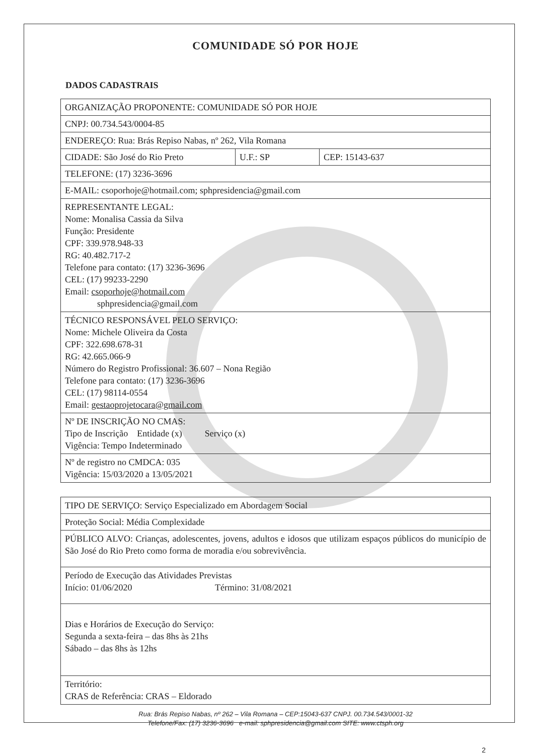COMUNIDADE SÓ POR HOJE
DADOS CADASTRAIS
| ORGANIZAÇÃO PROPONENTE: COMUNIDADE SÓ POR HOJE | | |
| CNPJ: 00.734.543/0004-85 | | |
| ENDEREÇO: Rua: Brás Repiso Nabas, nº 262, Vila Romana | | |
| CIDADE: São José do Rio Preto | U.F.: SP | CEP: 15143-637 |
| TELEFONE: (17) 3236-3696 | | |
| E-MAIL: csoporhoje@hotmail.com; sphpresidencia@gmail.com | | |
| REPRESENTANTE LEGAL: Nome: Monalisa Cassia da Silva Função: Presidente CPF: 339.978.948-33 RG: 40.482.717-2 Telefone para contato: (17) 3236-3696 CEL: (17) 99233-2290 Email: csoporhoje@hotmail.com sphpresidencia@gmail.com | | |
| TÉCNICO RESPONSÁVEL PELO SERVIÇO: Nome: Michele Oliveira da Costa CPF: 322.698.678-31 RG: 42.665.066-9 Número do Registro Profissional: 36.607 – Nona Região Telefone para contato: (17) 3236-3696 CEL: (17) 98114-0554 Email: gestaoprojetocara@gmail.com | | |
| Nº DE INSCRIÇÃO NO CMAS: Tipo de Inscrição Entidade (x) Serviço (x) Vigência: Tempo Indeterminado | | |
| Nº de registro no CMDCA: 035 Vigência: 15/03/2020 a 13/05/2021 | | |
| TIPO DE SERVIÇO: Serviço Especializado em Abordagem Social |
| Proteção Social: Média Complexidade |
| PÚBLICO ALVO: Crianças, adolescentes, jovens, adultos e idosos que utilizam espaços públicos do município de São José do Rio Preto como forma de moradia e/ou sobrevivência. |
| Período de Execução das Atividades Previstas Início: 01/06/2020 Término: 31/08/2021 |
| Dias e Horários de Execução do Serviço: Segunda a sexta-feira – das 8hs às 21hs Sábado – das 8hs às 12hs |
| Território: CRAS de Referência: CRAS – Eldorado |
Rua: Brás Repiso Nabas, nº 262 – Vila Romana – CEP:15043-637 CNPJ. 00.734.543/0001-32
Telefone/Fax: (17) 3236-3696 e-mail: sphpresidencia@gmail.com SITE: www.ctsph.org
2